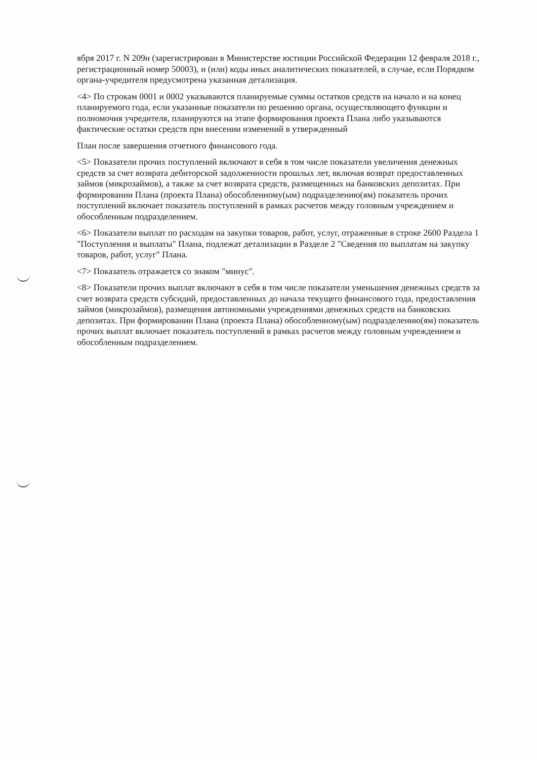ября 2017 г. N 209н (зарегистрирован в Министерстве юстиции Российской Федерации 12 февраля 2018 г., регистрационный номер 50003), и (или) коды иных аналитических показателей, в случае, если Порядком органа-учредителя предусмотрена указанная детализация.
<4> По строкам 0001 и 0002 указываются планируемые суммы остатков средств на начало и на конец планируемого года, если указанные показатели по решению органа, осуществляющего функции и полномочия учредителя, планируются на этапе формирования проекта Плана либо указываются фактические остатки средств при внесении изменений в утвержденный
План после завершения отчетного финансового года.
<5> Показатели прочих поступлений включают в себя в том числе показатели увеличения денежных средств за счет возврата дебиторской задолженности прошлых лет, включая возврат предоставленных займов (микрозаймов), а также за счет возврата средств, размещенных на банковских депозитах. При формировании Плана (проекта Плана) обособленному(ым) подразделению(ям) показатель прочих поступлений включает показатель поступлений в рамках расчетов между головным учреждением и обособленным подразделением.
<6> Показатели выплат по расходам на закупки товаров, работ, услуг, отраженные в строке 2600 Раздела 1 "Поступления и выплаты" Плана, подлежат детализации в Разделе 2 "Сведения по выплатам на закупку товаров, работ, услуг" Плана.
<7> Показатель отражается со знаком "минус".
<8> Показатели прочих выплат включают в себя в том числе показатели уменьшения денежных средств за счет возврата средств субсидий, предоставленных до начала текущего финансового года, предоставления займов (микрозаймов), размещения автономными учреждениями денежных средств на банковских депозитах. При формировании Плана (проекта Плана) обособленному(ым) подразделению(ям) показатель прочих выплат включает показатель поступлений в рамках расчетов между головным учреждением и обособленным подразделением.